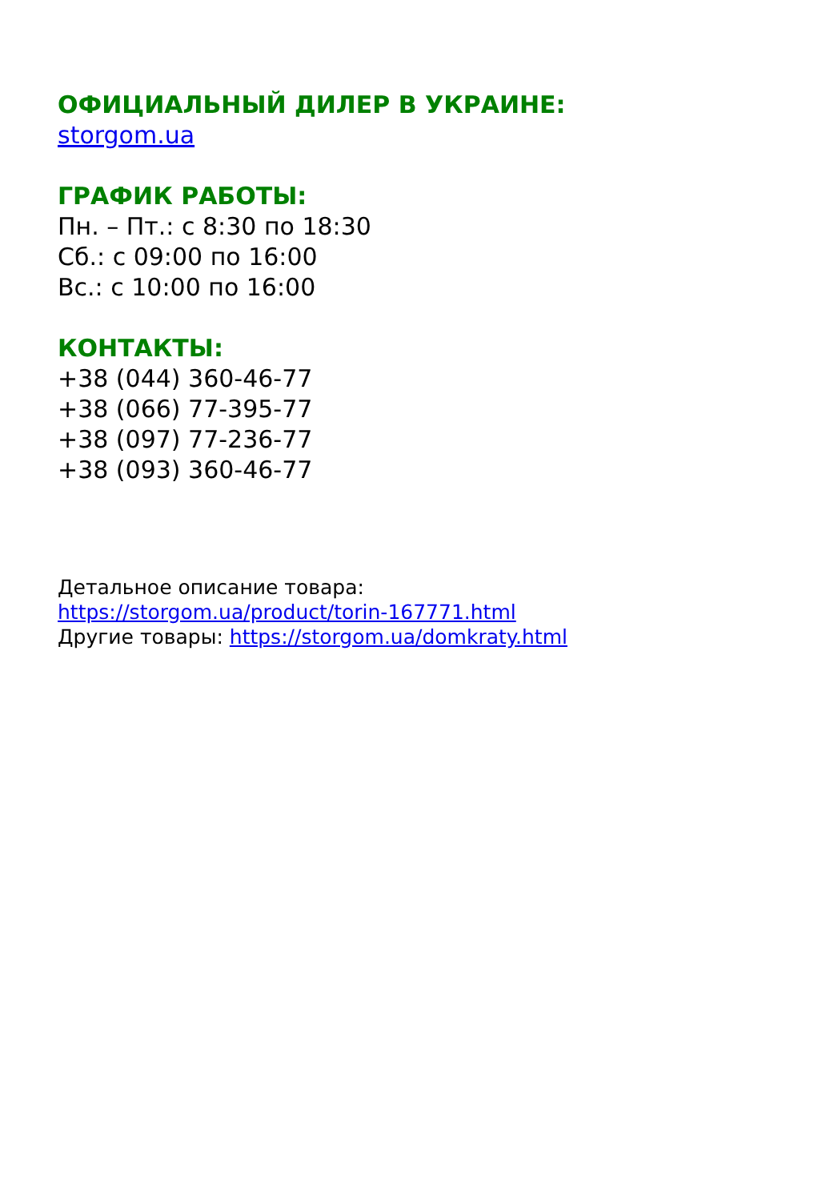ОФИЦИАЛЬНЫЙ ДИЛЕР В УКРАИНЕ:
storgom.ua
ГРАФИК РАБОТЫ:
Пн. – Пт.: с 8:30 по 18:30
Сб.: с 09:00 по 16:00
Вс.: с 10:00 по 16:00
КОНТАКТЫ:
+38 (044) 360-46-77
+38 (066) 77-395-77
+38 (097) 77-236-77
+38 (093) 360-46-77
Детальное описание товара:
https://storgom.ua/product/torin-167771.html
Другие товары: https://storgom.ua/domkraty.html